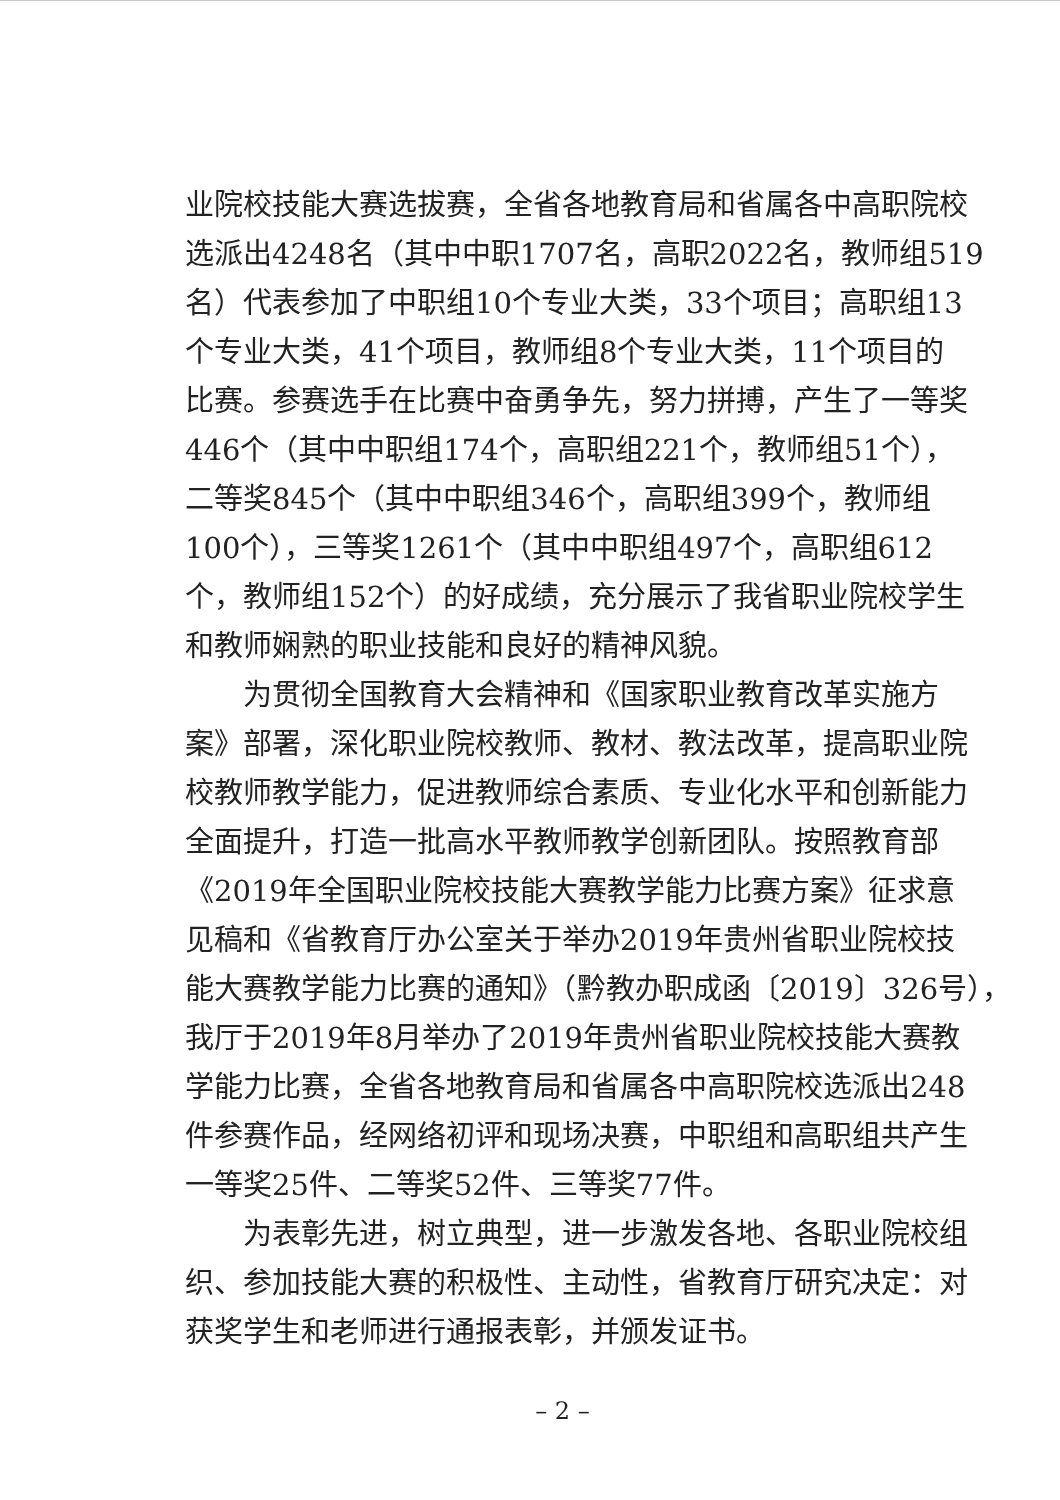业院校技能大赛选拔赛，全省各地教育局和省属各中高职院校
选派出4248名（其中中职1707名，高职2022名，教师组519
名）代表参加了中职组10个专业大类，33个项目；高职组13
个专业大类，41个项目，教师组8个专业大类，11个项目的
比赛。参赛选手在比赛中奋勇争先，努力拼搏，产生了一等奖
446个（其中中职组174个，高职组221个，教师组51个），
二等奖845个（其中中职组346个，高职组399个，教师组
100个），三等奖1261个（其中中职组497个，高职组612
个，教师组152个）的好成绩，充分展示了我省职业院校学生
和教师娴熟的职业技能和良好的精神风貌。
为贯彻全国教育大会精神和《国家职业教育改革实施方
案》部署，深化职业院校教师、教材、教法改革，提高职业院
校教师教学能力，促进教师综合素质、专业化水平和创新能力
全面提升，打造一批高水平教师教学创新团队。按照教育部
《2019年全国职业院校技能大赛教学能力比赛方案》征求意
见稿和《省教育厅办公室关于举办2019年贵州省职业院校技
能大赛教学能力比赛的通知》（黔教办职成函〔2019〕326号），
我厅于2019年8月举办了2019年贵州省职业院校技能大赛教
学能力比赛，全省各地教育局和省属各中高职院校选派出248
件参赛作品，经网络初评和现场决赛，中职组和高职组共产生
一等奖25件、二等奖52件、三等奖77件。
为表彰先进，树立典型，进一步激发各地、各职业院校组
织、参加技能大赛的积极性、主动性，省教育厅研究决定：对
获奖学生和老师进行通报表彰，并颁发证书。
– 2 –